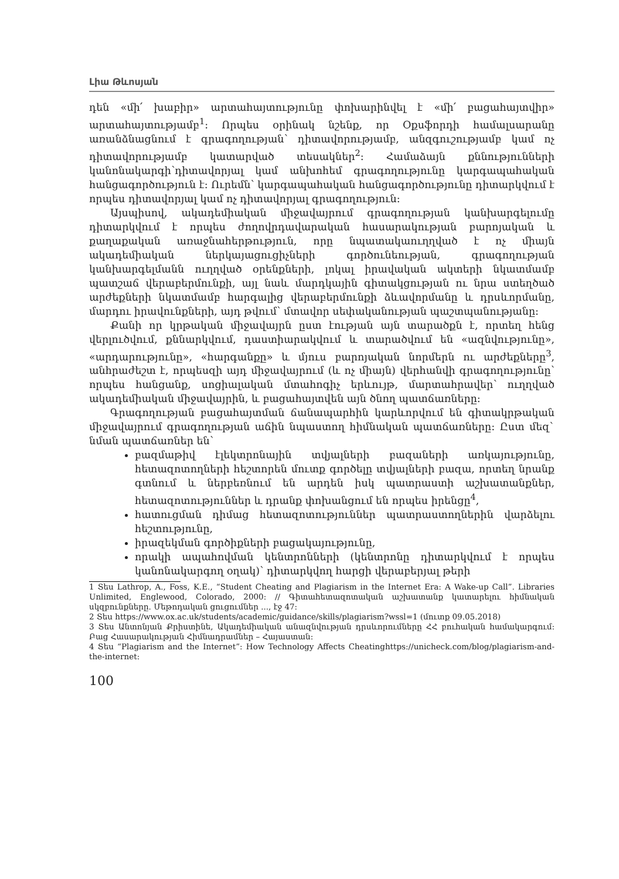Լիա Թևոսյան
դեն «մի՛ խաբիր» արտահայտությունը փոխարինվել է «մի՛ բացահայտվիր» արտահայտությամբ<sup>1</sup>: Որպես օրինակ նշենք, որ Օքսֆորդի համալսարանը առանձնացնում է գրագողության՝ դիտավորությամբ, անզգուշությամբ կամ ոչ դիտավորությամբ կատարված տեսակներ<sup>2</sup>: Համաձայն քննությունների կանոնակարգի՝դիտավորյալ կամ անխոհեմ գրագողությունը կարգապահական հանցագործություն է: Ուրեմն՝ կարգապահական հանցագործությունը դիտարկվում է որպես դիտավորյալ կամ ոչ դիտավորյալ գրագողություն:
Այսպիսով, ակադեմիական միջավայրում գրագողության կանխարգելումը դիտարկվում է որպես ժողովրդավարական հասարակության բարոյական և քաղաքական առաջնահերթություն, որը նպատակաուղղված է ոչ միայն ակադեմիական ներկայացուցիչների գործունեության, գրագողության կանխարգելմանն ուղղված օրենքների, լոկալ իրավական ակտերի նկատմամբ պատշաճ վերաբերմունքի, այլ նաև մարդկային գիտակցության ու նրա ստեղծած արժեքների նկատմամբ հարգալից վերաբերմունքի ձևավորմանը և դրսևորմանը, մարդու իրավունքների, այդ թվում՝ մտավոր սեփականության պաշտպանությանը:
Քանի որ կրթական միջավայրն ըստ էության այն տարածքն է, որտեղ հենց վերլուծվում, քննարկվում, դաստիարակվում և տարածվում են «ազնվությունը», «արդարությունը», «հարգանքը» և մյուս բարոյական նորմերն ու արժեքները<sup>3</sup>, անհրաժեշտ է, որպեսզի այդ միջավայրում (և ոչ միայն) վերհանվի գրագողությունը՝ որպես հանցանք, սոցիալական մտահոգիչ երևույթ, մարտահրավեր՝ ուղղված ակադեմիական միջավայրին, և բացահայտվեն այն ծնող պատճառները:
Գրագողության բացահայտման ճանապարհին կարևորվում են գիտակրթական միջավայրում գրագողության աճին նպաստող հիմնական պատճառները: Ըստ մեզ` նման պատճառներ են՝
բազմաթիվ էլեկտրոնային տվյալների բազաների առկայությունը, հետազոտողների հեշտորեն մուտք գործելը տվյալների բազա, որտեղ նրանք գտնում և ներբեռնում են արդեն իսկ պատրաստի աշխատանքներ, հետազոտություններ և դրանք փոխանցում են որպես իրենցը<sup>4</sup>,
հատուցման դիմաց հետազոտություններ պատրաստողներին վարձելու հեշտությունը,
իրազեկման գործիքների բացակայությունը,
որակի ապահովման կենտրոնների (կենտրոնը դիտարկվում է որպես կանոնակարգող օղակ)՝ դիտարկվող հարցի վերաբերյալ թերի
1 Տես Lathrop, A., Foss, K.E., “Student Cheating and Plagiarism in the Internet Era: A Wake-up Call”. Libraries Unlimited, Englewood, Colorado, 2000: // Գիտահետազոտական աշխատանք կատարելու հիմնական սկզբունքները. Մեթոդական ցուցումներ ..., էջ 47:
2 Տես https://www.ox.ac.uk/students/academic/guidance/skills/plagiarism?wssl=1 (մուտք 09.05.2018)
3 Տես Անտոնյան Քրիստինե, Ակադեմիական անազնվության դրսևորումները ՀՀ բուհական համակարգում: Բաց Հասարակության Հիմնադրամներ – Հայաստան:
4 Տես “Plagiarism and the Internet”: How Technology Affects Cheatinghttps://unicheck.com/blog/plagiarism-and-the-internet:
100